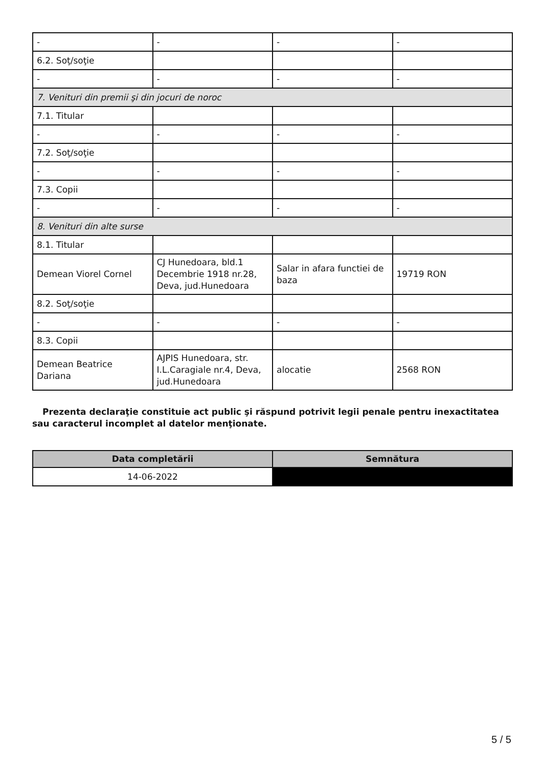| - | - | - | - |
| 6.2. Soţ/soţie | | | |
| - | - | - | - |
| 7. Venituri din premii şi din jocuri de noroc | | | |
| 7.1. Titular | | | |
| - | - | - | - |
| 7.2. Soţ/soţie | | | |
| - | - | - | - |
| 7.3. Copii | | | |
| - | - | - | - |
| 8. Venituri din alte surse | | | |
| 8.1. Titular | | | |
| Demean Viorel Cornel | CJ Hunedoara, bld.1 Decembrie 1918 nr.28, Deva, jud.Hunedoara | Salar in afara functiei de baza | 19719 RON |
| 8.2. Soţ/soţie | | | |
| - | - | - | - |
| 8.3. Copii | | | |
| Demean Beatrice Dariana | AJPIS Hunedoara, str. I.L.Caragiale nr.4, Deva, jud.Hunedoara | alocatie | 2568 RON |
Prezenta declaraţie constituie act public şi răspund potrivit legii penale pentru inexactitatea sau caracterul incomplet al datelor menţionate.
| Data completării | Semnătura |
| --- | --- |
| 14-06-2022 | |
5 / 5